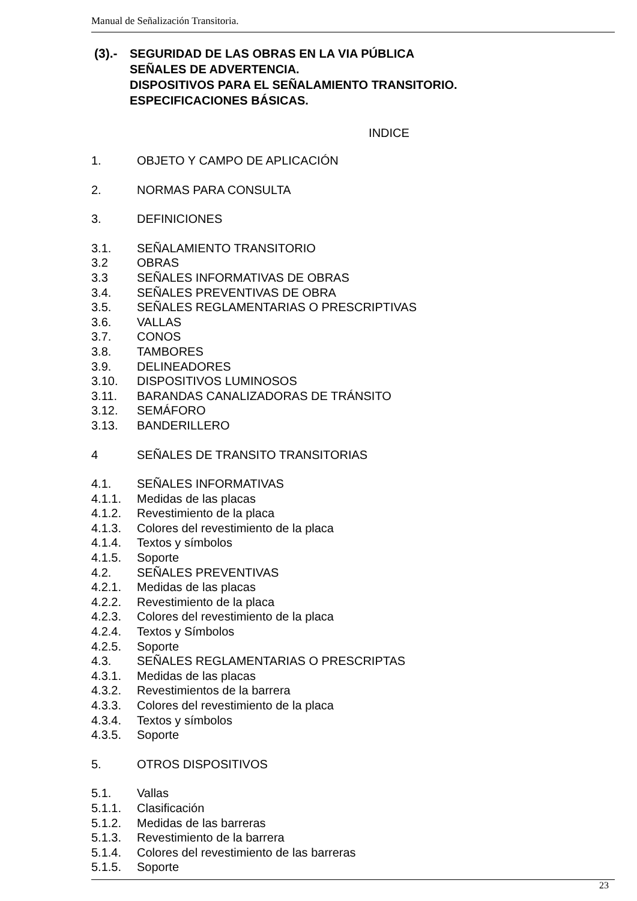Manual de Señalización Transitoria.
(3).- SEGURIDAD DE LAS OBRAS EN LA VIA PÚBLICA
SEÑALES DE ADVERTENCIA.
DISPOSITIVOS PARA EL SEÑALAMIENTO TRANSITORIO.
ESPECIFICACIONES BÁSICAS.
INDICE
1. OBJETO Y CAMPO DE APLICACIÓN
2. NORMAS PARA CONSULTA
3. DEFINICIONES
3.1. SEÑALAMIENTO TRANSITORIO
3.2 OBRAS
3.3 SEÑALES INFORMATIVAS DE OBRAS
3.4. SEÑALES PREVENTIVAS DE OBRA
3.5. SEÑALES REGLAMENTARIAS O PRESCRIPTIVAS
3.6. VALLAS
3.7. CONOS
3.8. TAMBORES
3.9. DELINEADORES
3.10. DISPOSITIVOS LUMINOSOS
3.11. BARANDAS CANALIZADORAS DE TRÁNSITO
3.12. SEMÁFORO
3.13. BANDERILLERO
4 SEÑALES DE TRANSITO TRANSITORIAS
4.1. SEÑALES INFORMATIVAS
4.1.1. Medidas de las placas
4.1.2. Revestimiento de la placa
4.1.3. Colores del revestimiento de la placa
4.1.4. Textos y símbolos
4.1.5. Soporte
4.2. SEÑALES PREVENTIVAS
4.2.1. Medidas de las placas
4.2.2. Revestimiento de la placa
4.2.3. Colores del revestimiento de la placa
4.2.4. Textos y Símbolos
4.2.5. Soporte
4.3. SEÑALES REGLAMENTARIAS O PRESCRIPTAS
4.3.1. Medidas de las placas
4.3.2. Revestimientos de la barrera
4.3.3. Colores del revestimiento de la placa
4.3.4. Textos y símbolos
4.3.5. Soporte
5. OTROS DISPOSITIVOS
5.1. Vallas
5.1.1. Clasificación
5.1.2. Medidas de las barreras
5.1.3. Revestimiento de la barrera
5.1.4. Colores del revestimiento de las barreras
5.1.5. Soporte
23